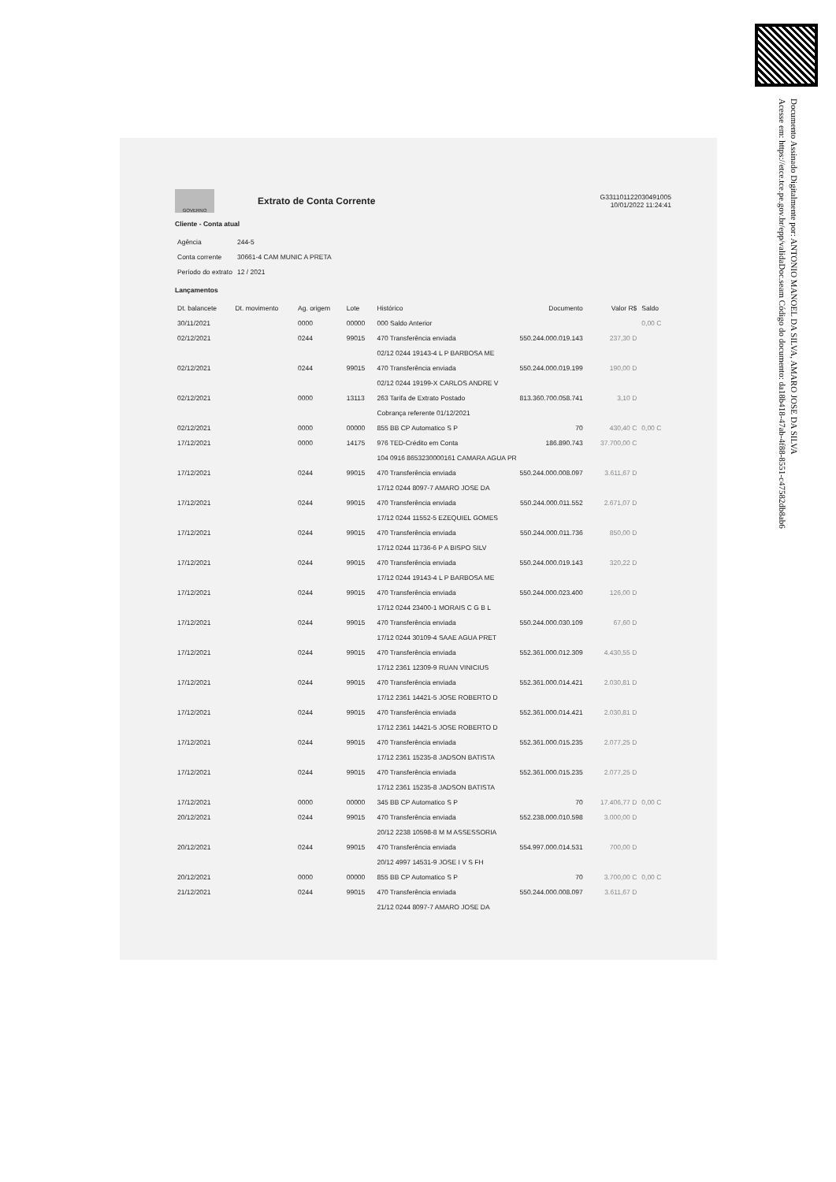Documento Assinado Digitalmente por: ANTONIO MANOEL DA SILVA, AMARO JOSE DA SILVA
Acesse em: https://etce.tce.pe.gov.br/epp/validaDoc.seam Código do documento: da18b418-47ab-4f88-8551-c47582db8ab6
GOVERNO
Extrato de Conta Corrente
G331101122030491005
10/01/2022 11:24:41
Cliente - Conta atual
| Agência | 244-5 |
| Conta corrente | 30661-4 CAM MUNIC A PRETA |
| Período do extrato | 12 / 2021 |
Lançamentos
| Dt. balancete | Dt. movimento | Ag. origem | Lote | Histórico | Documento | Valor R$ | Saldo |
| --- | --- | --- | --- | --- | --- | --- | --- |
| 30/11/2021 | | 0000 | 00000 | 000 Saldo Anterior | | | 0,00 C |
| 02/12/2021 | | 0244 | 99015 | 470 Transferência enviada | 550.244.000.019.143 | 237,30 D | |
| | | | | 02/12 0244 19143-4 L P BARBOSA ME | | | |
| 02/12/2021 | | 0244 | 99015 | 470 Transferência enviada | 550.244.000.019.199 | 190,00 D | |
| | | | | 02/12 0244 19199-X CARLOS ANDRE V | | | |
| 02/12/2021 | | 0000 | 13113 | 263 Tarifa de Extrato Postado | 813.360.700.058.741 | 3,10 D | |
| | | | | Cobrança referente 01/12/2021 | | | |
| 02/12/2021 | | 0000 | 00000 | 855 BB CP Automatico S P | 70 | 430,40 C | 0,00 C |
| 17/12/2021 | | 0000 | 14175 | 976 TED-Crédito em Conta | 186.890.743 | 37.700,00 C | |
| | | | | 104 0916 8653230000161 CAMARA AGUA PR | | | |
| 17/12/2021 | | 0244 | 99015 | 470 Transferência enviada | 550.244.000.008.097 | 3.611,67 D | |
| | | | | 17/12 0244 8097-7 AMARO JOSE DA | | | |
| 17/12/2021 | | 0244 | 99015 | 470 Transferência enviada | 550.244.000.011.552 | 2.671,07 D | |
| | | | | 17/12 0244 11552-5 EZEQUIEL GOMES | | | |
| 17/12/2021 | | 0244 | 99015 | 470 Transferência enviada | 550.244.000.011.736 | 850,00 D | |
| | | | | 17/12 0244 11736-6 P A BISPO SILV | | | |
| 17/12/2021 | | 0244 | 99015 | 470 Transferência enviada | 550.244.000.019.143 | 320,22 D | |
| | | | | 17/12 0244 19143-4 L P BARBOSA ME | | | |
| 17/12/2021 | | 0244 | 99015 | 470 Transferência enviada | 550.244.000.023.400 | 126,00 D | |
| | | | | 17/12 0244 23400-1 MORAIS C G B L | | | |
| 17/12/2021 | | 0244 | 99015 | 470 Transferência enviada | 550.244.000.030.109 | 67,60 D | |
| | | | | 17/12 0244 30109-4 SAAE AGUA PRET | | | |
| 17/12/2021 | | 0244 | 99015 | 470 Transferência enviada | 552.361.000.012.309 | 4.430,55 D | |
| | | | | 17/12 2361 12309-9 RUAN VINICIUS | | | |
| 17/12/2021 | | 0244 | 99015 | 470 Transferência enviada | 552.361.000.014.421 | 2.030,81 D | |
| | | | | 17/12 2361 14421-5 JOSE ROBERTO D | | | |
| 17/12/2021 | | 0244 | 99015 | 470 Transferência enviada | 552.361.000.014.421 | 2.030,81 D | |
| | | | | 17/12 2361 14421-5 JOSE ROBERTO D | | | |
| 17/12/2021 | | 0244 | 99015 | 470 Transferência enviada | 552.361.000.015.235 | 2.077,25 D | |
| | | | | 17/12 2361 15235-8 JADSON BATISTA | | | |
| 17/12/2021 | | 0244 | 99015 | 470 Transferência enviada | 552.361.000.015.235 | 2.077,25 D | |
| | | | | 17/12 2361 15235-8 JADSON BATISTA | | | |
| 17/12/2021 | | 0000 | 00000 | 345 BB CP Automatico S P | 70 | 17.406,77 D | 0,00 C |
| 20/12/2021 | | 0244 | 99015 | 470 Transferência enviada | 552.238.000.010.598 | 3.000,00 D | |
| | | | | 20/12 2238 10598-8 M M ASSESSORIA | | | |
| 20/12/2021 | | 0244 | 99015 | 470 Transferência enviada | 554.997.000.014.531 | 700,00 D | |
| | | | | 20/12 4997 14531-9 JOSE I V S FH | | | |
| 20/12/2021 | | 0000 | 00000 | 855 BB CP Automatico S P | 70 | 3.700,00 C | 0,00 C |
| 21/12/2021 | | 0244 | 99015 | 470 Transferência enviada | 550.244.000.008.097 | 3.611,67 D | |
| | | | | 21/12 0244 8097-7 AMARO JOSE DA | | | |